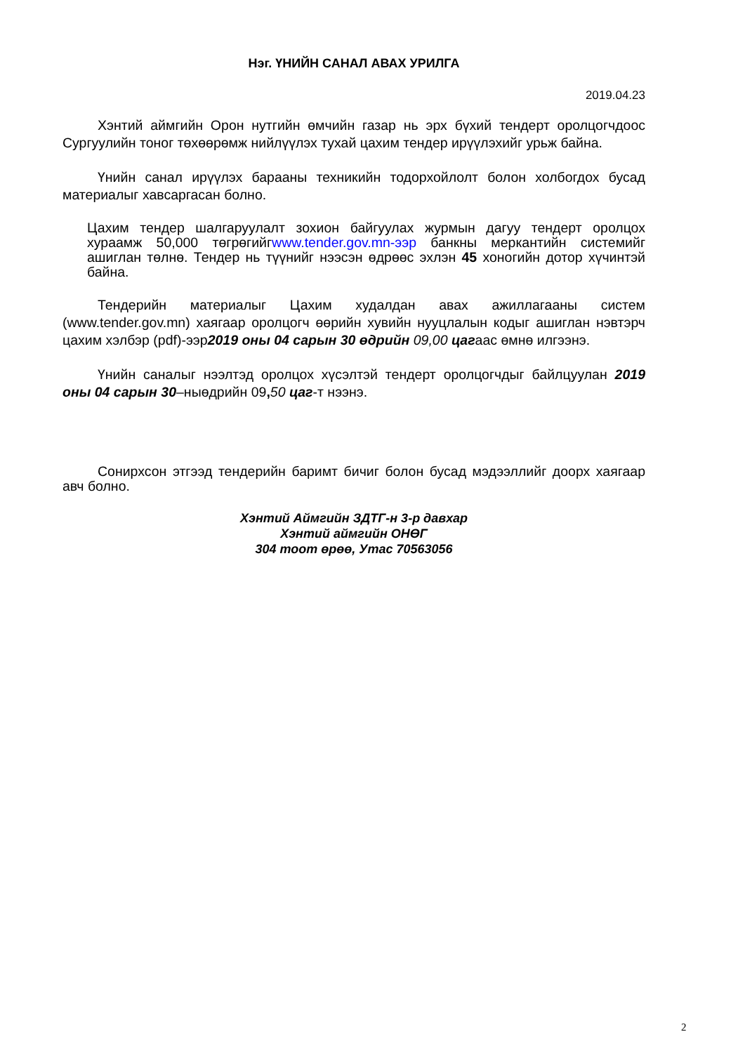Нэг. ҮНИЙН САНАЛ АВАХ УРИЛГА
2019.04.23
Хэнтий аймгийн Орон нутгийн өмчийн газар нь эрх бүхий тендерт оролцогчдоос Сургуулийн тоног төхөөрөмж нийлүүлэх тухай цахим тендер ирүүлэхийг урьж байна.
Үнийн санал ирүүлэх барааны техникийн тодорхойлолт болон холбогдох бусад материалыг хавсаргасан болно.
Цахим тендер шалгаруулалт зохион байгуулах журмын дагуу тендерт оролцох хураамж 50,000 төгрөгийгwww.tender.gov.mn-ээр банкны меркантийн системийг ашиглан төлнө. Тендер нь түүнийг нээсэн өдрөөс эхлэн 45 хоногийн дотор хүчинтэй байна.
Тендерийн материалыг Цахим худалдан авах ажиллагааны систем (www.tender.gov.mn) хаягаар оролцогч өөрийн хувийн нууцлалын кодыг ашиглан нэвтэрч цахим хэлбэр (pdf)-ээр2019 оны 04 сарын 30 өдрийн 09,00 цагаас өмнө илгээнэ.
Үнийн саналыг нээлтэд оролцох хүсэлтэй тендерт оролцогчдыг байлцуулан 2019 оны 04 сарын 30–ныөдрийн 09, 50 цаг-т нээнэ.
Сонирхсон этгээд тендерийн баримт бичиг болон бусад мэдээллийг доорх хаягаар авч болно.
Хэнтий Аймгийн ЗДТГ-н 3-р давхар
Хэнтий аймгийн ОНӨГ
304 тоот өрөө, Утас 70563056
2